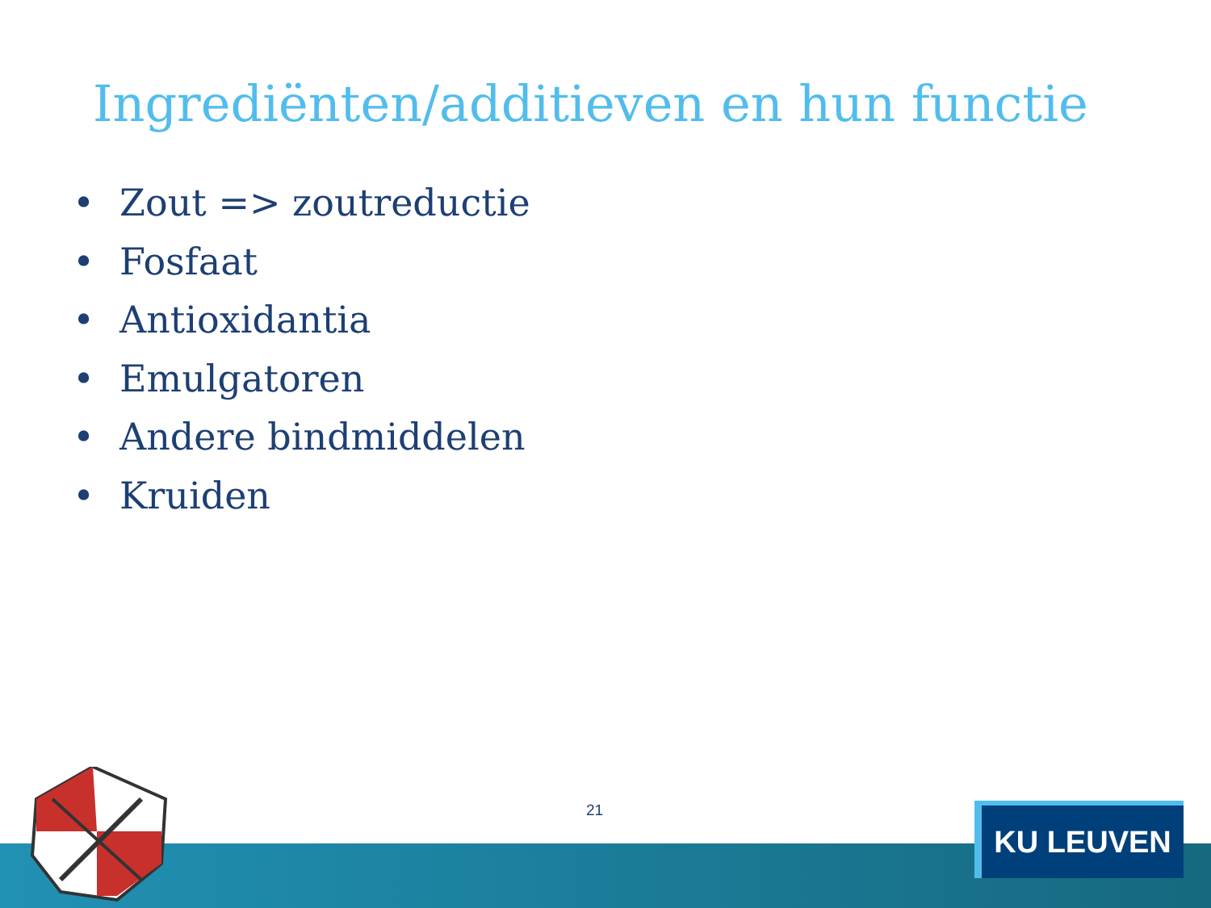Ingrediënten/additieven en hun functie
• Zout => zoutreductie
• Fosfaat
• Antioxidantia
• Emulgatoren
• Andere bindmiddelen
• Kruiden
21 KU LEUVEN